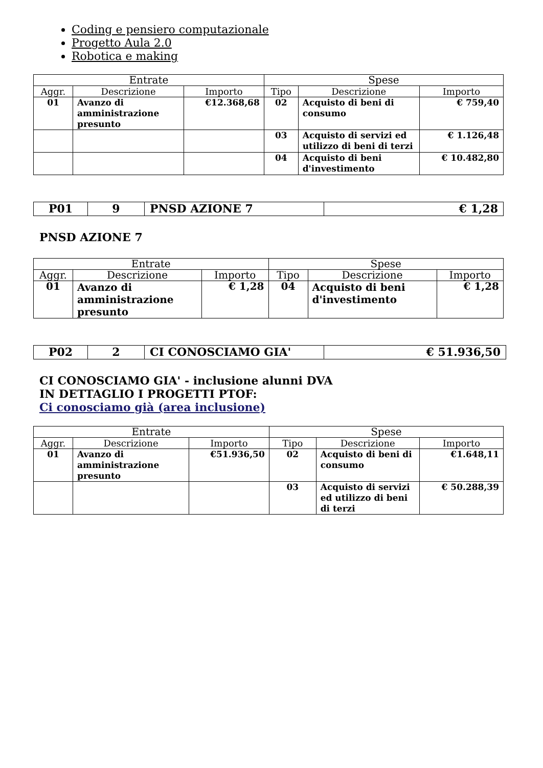Coding e pensiero computazionale
Progetto Aula 2.0
Robotica e making
| Entrate | | | Spese | | |
| --- | --- | --- | --- | --- | --- |
| Aggr. | Descrizione | Importo | Tipo | Descrizione | Importo |
| 01 | Avanzo di amministrazione presunto | €12.368,68 | 02 | Acquisto di beni di consumo | € 759,40 |
| | | | 03 | Acquisto di servizi ed utilizzo di beni di terzi | € 1.126,48 |
| | | | 04 | Acquisto di beni d'investimento | € 10.482,80 |
| P01 | 9 | PNSD AZIONE 7 | € 1,28 |
PNSD AZIONE 7
| Entrate | | | Spese | | |
| --- | --- | --- | --- | --- | --- |
| Aggr. | Descrizione | Importo | Tipo | Descrizione | Importo |
| 01 | Avanzo di amministrazione presunto | € 1,28 | 04 | Acquisto di beni d'investimento | € 1,28 |
| P02 | 2 | CI CONOSCIAMO GIA' | € 51.936,50 |
CI CONOSCIAMO GIA' - inclusione alunni DVA
IN DETTAGLIO I PROGETTI PTOF:
Ci conosciamo già (area inclusione)
| Entrate | | | Spese | | |
| --- | --- | --- | --- | --- | --- |
| Aggr. | Descrizione | Importo | Tipo | Descrizione | Importo |
| 01 | Avanzo di amministrazione presunto | €51.936,50 | 02 | Acquisto di beni di consumo | €1.648,11 |
| | | | 03 | Acquisto di servizi ed utilizzo di beni di terzi | € 50.288,39 |